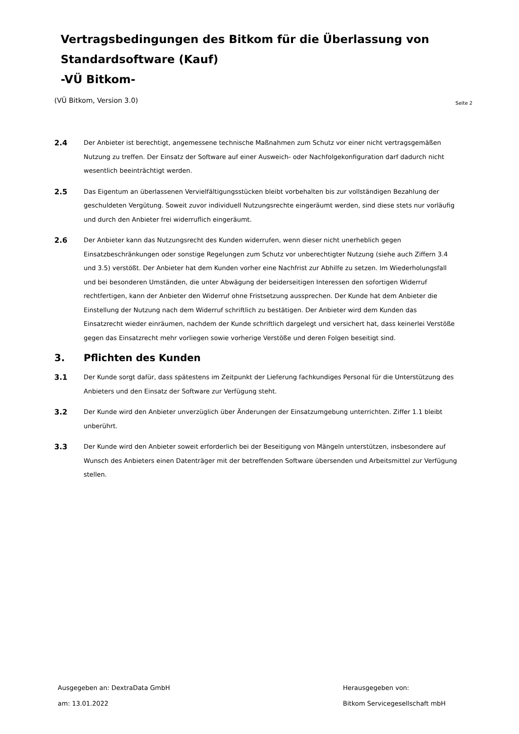Vertragsbedingungen des Bitkom für die Überlassung von
Standardsoftware (Kauf)
-VÜ Bitkom-
(VÜ Bitkom, Version 3.0)
Seite 2
2.4
Der Anbieter ist berechtigt, angemessene technische Maßnahmen zum Schutz vor einer nicht vertragsgemäßen Nutzung zu treffen. Der Einsatz der Software auf einer Ausweich- oder Nachfolgekonfiguration darf dadurch nicht wesentlich beeinträchtigt werden.
2.5
Das Eigentum an überlassenen Vervielfältigungsstücken bleibt vorbehalten bis zur vollständigen Bezahlung der geschuldeten Vergütung. Soweit zuvor individuell Nutzungsrechte eingeräumt werden, sind diese stets nur vorläufig und durch den Anbieter frei widerruflich eingeräumt.
2.6
Der Anbieter kann das Nutzungsrecht des Kunden widerrufen, wenn dieser nicht unerheblich gegen Einsatzbeschränkungen oder sonstige Regelungen zum Schutz vor unberechtigter Nutzung (siehe auch Ziffern 3.4 und 3.5) verstößt. Der Anbieter hat dem Kunden vorher eine Nachfrist zur Abhilfe zu setzen. Im Wiederholungsfall und bei besonderen Umständen, die unter Abwägung der beiderseitigen Interessen den sofortigen Widerruf rechtfertigen, kann der Anbieter den Widerruf ohne Fristsetzung aussprechen. Der Kunde hat dem Anbieter die Einstellung der Nutzung nach dem Widerruf schriftlich zu bestätigen. Der Anbieter wird dem Kunden das Einsatzrecht wieder einräumen, nachdem der Kunde schriftlich dargelegt und versichert hat, dass keinerlei Verstöße gegen das Einsatzrecht mehr vorliegen sowie vorherige Verstöße und deren Folgen beseitigt sind.
3. Pflichten des Kunden
3.1
Der Kunde sorgt dafür, dass spätestens im Zeitpunkt der Lieferung fachkundiges Personal für die Unterstützung des Anbieters und den Einsatz der Software zur Verfügung steht.
3.2
Der Kunde wird den Anbieter unverzüglich über Änderungen der Einsatzumgebung unterrichten. Ziffer 1.1 bleibt unberührt.
3.3
Der Kunde wird den Anbieter soweit erforderlich bei der Beseitigung von Mängeln unterstützen, insbesondere auf Wunsch des Anbieters einen Datenträger mit der betreffenden Software übersenden und Arbeitsmittel zur Verfügung stellen.
Ausgegeben an: DextraData GmbH
am: 13.01.2022
Herausgegeben von:
Bitkom Servicegesellschaft mbH